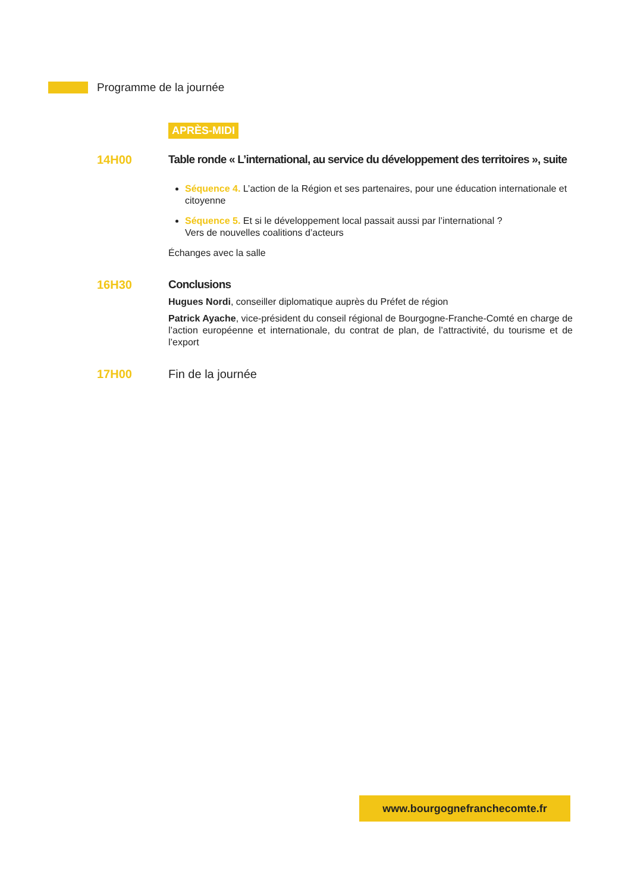Programme de la journée
APRÈS-MIDI
14H00 Table ronde « L’international, au service du développement des territoires », suite
Séquence 4. L’action de la Région et ses partenaires, pour une éducation internationale et citoyenne
Séquence 5. Et si le développement local passait aussi par l’international ?
Vers de nouvelles coalitions d’acteurs
Échanges avec la salle
16H30 Conclusions
Hugues Nordi, conseiller diplomatique auprès du Préfet de région
Patrick Ayache, vice-président du conseil régional de Bourgogne-Franche-Comté en charge de l’action européenne et internationale, du contrat de plan, de l’attractivité, du tourisme et de l’export
17H00 Fin de la journée
www.bourgognefranchecomte.fr